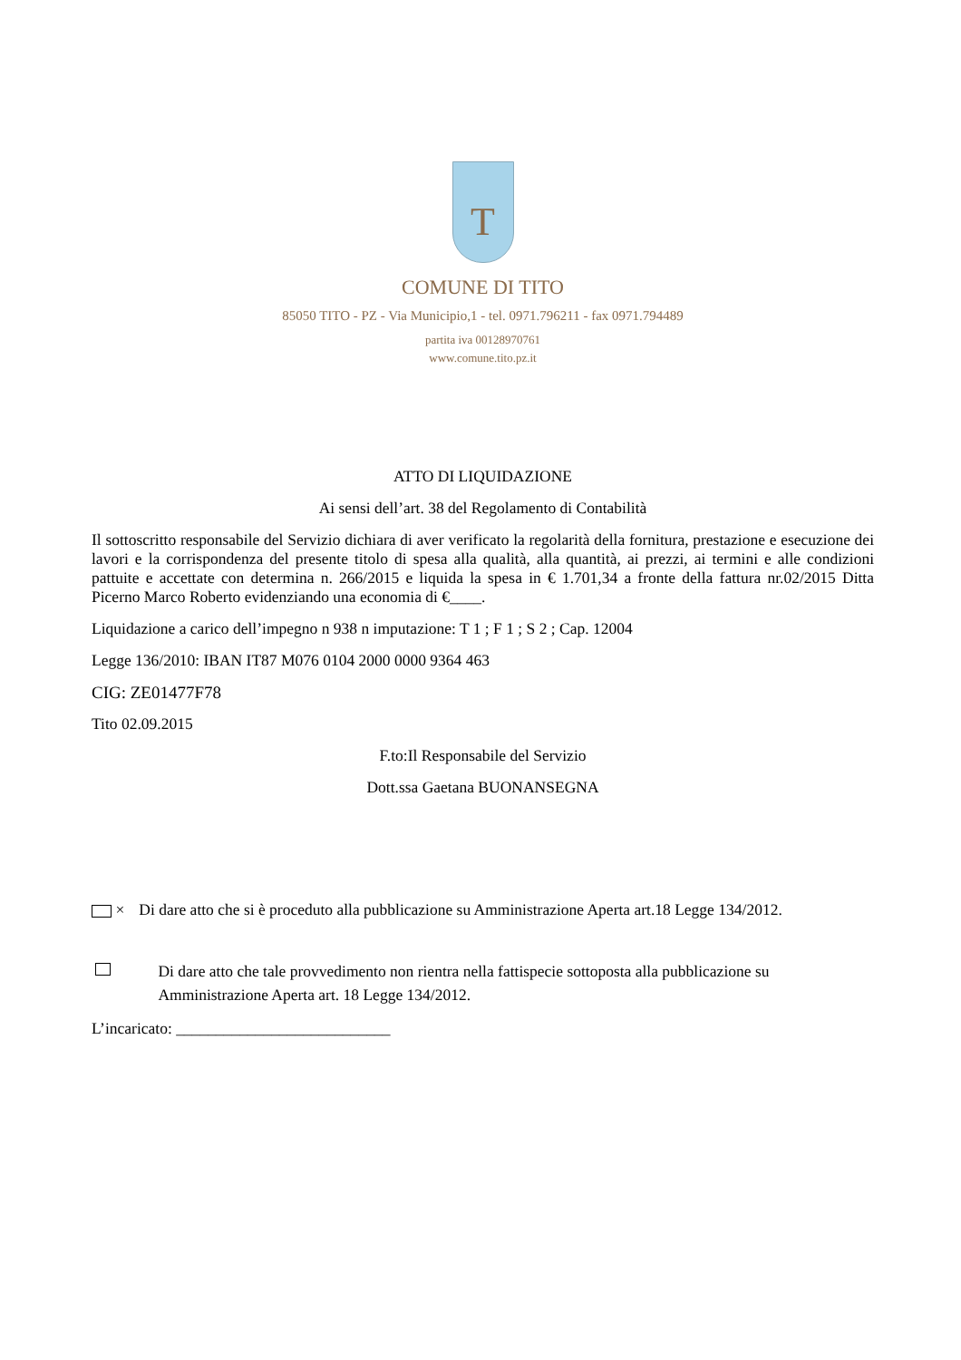T
COMUNE DI TITO
85050 TITO - PZ - Via Municipio,1 - tel. 0971.796211 - fax 0971.794489
partita iva 00128970761
www.comune.tito.pz.it
ATTO DI LIQUIDAZIONE
Ai sensi dell’art. 38 del Regolamento di Contabilità
Il sottoscritto responsabile del Servizio dichiara di aver verificato la regolarità della fornitura, prestazione e esecuzione dei lavori e la corrispondenza del presente titolo di spesa alla qualità, alla quantità, ai prezzi, ai termini e alle condizioni pattuite e accettate con determina n. 266/2015 e liquida la spesa in € 1.701,34 a fronte della fattura nr.02/2015 Ditta Picerno Marco Roberto evidenziando una economia di €____.
Liquidazione a carico dell’impegno n 938 n imputazione: T 1 ; F 1 ; S 2 ; Cap. 12004
Legge 136/2010: IBAN IT87 M076 0104 2000 0000 9364 463
CIG: ZE01477F78
Tito 02.09.2015
F.to:Il Responsabile del Servizio
Dott.ssa Gaetana BUONANSEGNA
× Di dare atto che si è proceduto alla pubblicazione su Amministrazione Aperta art.18 Legge 134/2012.
Di dare atto che tale provvedimento non rientra nella fattispecie sottoposta alla pubblicazione su Amministrazione Aperta art. 18 Legge 134/2012.
L’incaricato: ___________________________